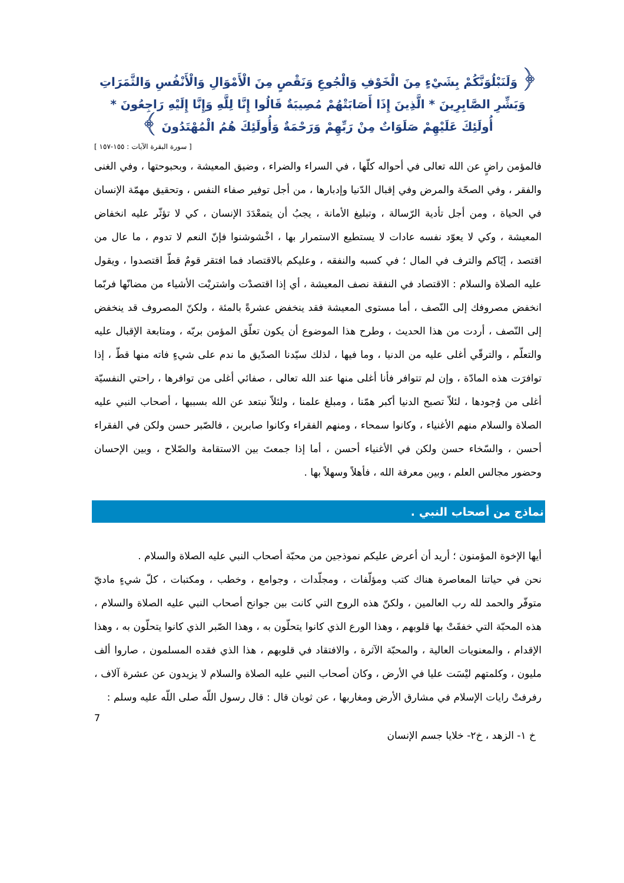﴿ وَلَنَبْلُوَنَّكُمْ بِشَيْءٍ مِنَ الْخَوْفِ وَالْجُوعِ وَنَقْصٍ مِنَ الْأَمْوَالِ وَالْأَنْفُسِ وَالثَّمَرَاتِ وَبَشِّرِ الصَّابِرِينَ * الَّذِينَ إِذَا أَصَابَتْهُمْ مُصِيبَةٌ قَالُوا إِنَّا لِلَّهِ وَإِنَّا إِلَيْهِ رَاجِعُونَ * أُولَئِكَ عَلَيْهِمْ صَلَوَاتٌ مِنْ رَبِّهِمْ وَرَحْمَةٌ وَأُولَئِكَ هُمُ الْمُهْتَدُونَ ﴾
[ سورة البقرة الآيات : ١٥٥-١٥٧ ]
فالمؤمن راضٍ عن الله تعالى في أحواله كلّها ، في السراء والضراء ، وضيق المعيشة ، وبحبوحتها ، وفي الغنى والفقر ، وفي الصحّة والمرض وفي إقبال الدّنيا وإدبارها ، من أجل توفير صفاء النفس ، وتحقيق مهمّة الإنسان في الحياة ، ومن أجل تأدية الرّسالة ، وتبليغ الأمانة ، يجبُ أن يتمعْدَدَ الإنسان ، كي لا تؤثّر عليه انخفاض المعيشة ، وكي لا يعوّد نفسه عادات لا يستطيع الاستمرار بها ، اخْشوشنوا فإنّ النعم لا تدوم ، ما عال من اقتصد ، إيّاكم والترف في المال ؛ في كسبه والنفقه ، وعليكم بالاقتصاد فما افتقر قومٌ قطّ اقتصدوا ، ويقول عليه الصلاة والسلام : الاقتصاد في النفقة نصف المعيشة ، أي إذا اقتصدْت واشتريْت الأشياء من مضانّها فربّما انخفض مصروفك إلى النّصف ، أما مستوى المعيشة فقد ينخفض عشرةً بالمئة ، ولكنّ المصروف قد ينخفض إلى النّصف ، أردت من هذا الحديث ، وطرح هذا الموضوع أن يكون تعلّق المؤمن بربّه ، ومتابعة الإقبال عليه والتعلّم ، والترقّي أغلى عليه من الدنيا ، وما فيها ، لذلك سيّدنا الصدّيق ما ندم على شيءٍ فاته منها قطّ ، إذا توافرَت هذه المادّة ، وإن لم تتوافر فأنا أغلى منها عند الله تعالى ، صفائي أغلى من توافرها ، راحتي النفسيّة أغلى من وُجودها ، لئلاّ تصبح الدنيا أكبر همّنا ، ومبلغ علمنا ، ولئلاّ نبتعد عن الله بسببها ، أصحاب النبي عليه الصلاة والسلام منهم الأغنياء ، وكانوا سمحاء ، ومنهم الفقراء وكانوا صابرين ، فالصّبر حسن ولكن في الفقراء أحسن ، والسّخاء حسن ولكن في الأغنياء أحسن ، أما إذا جمعتَ بين الاستقامة والصّلاح ، وبين الإحسان وحضور مجالس العلم ، وبين معرفة الله ، فأهلاً وسهلاً بها .
نماذج من أصحاب النبي .
أيها الإخوة المؤمنون ؛ أريد أن أعرض عليكم نموذجين من محبّة أصحاب النبي عليه الصلاة والسلام .
نحن في حياتنا المعاصرة هناك كتب ومؤلّفات ، ومجلّدات ، وجوامع ، وخطب ، ومكتبات ، كلّ شيءٍ ماديّ متوفّر والحمد لله رب العالمين ، ولكنّ هذه الروح التي كانت بين جوانح أصحاب النبي عليه الصلاة والسلام ، هذه المحبّة التي خفقَتْ بها قلوبهم ، وهذا الورع الذي كانوا يتحلّون به ، وهذا الصّبر الذي كانوا يتحلّون به ، وهذا الإقدام ، والمعنويات العالية ، والمحبّة الآثرة ، والافتقاد في قلوبهم ، هذا الذي فقده المسلمون ، صاروا ألف مليون ، وكلمتهم ليْسَت عليا في الأرض ، وكان أصحاب النبي عليه الصلاة والسلام لا يزيدون عن عشرة آلاف ، رفرفتْ رايات الإسلام في مشارق الأرض ومغاربها ، عن ثوبان قال : قال رسول اللّه صلى اللّه عليه وسلم :
7
خ ١- الزهد ، خ٢- خلايا جسم الإنسان